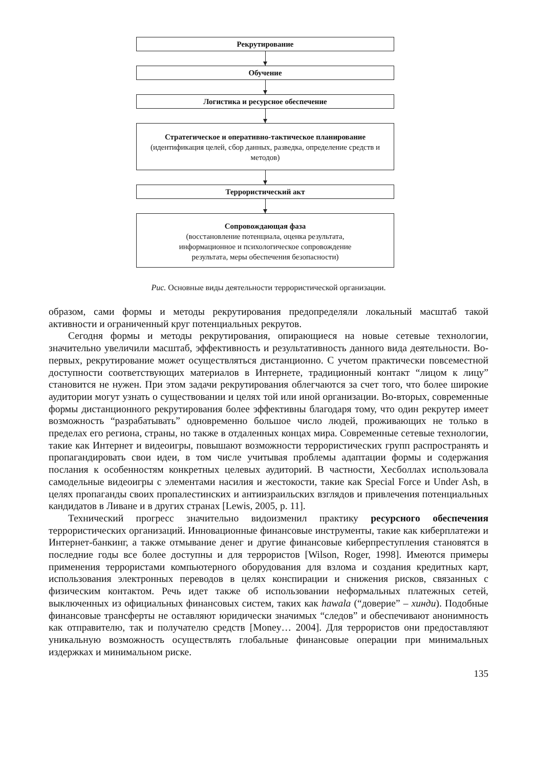Рекрутирование
Обучение
Логистика и ресурсное обеспечение
Стратегическое и оперативно-тактическое планирование
(идентификация целей, сбор данных, разведка, определение средств и методов)
Террористический акт
Сопровождающая фаза
(восстановление потенциала, оценка результата, информационное и психологическое сопровождение результата, меры обеспечения безопасности)
Рис. Основные виды деятельности террористической организации.
образом, сами формы и методы рекрутирования предопределяли локальный масштаб такой активности и ограниченный круг потенциальных рекрутов.
Сегодня формы и методы рекрутирования, опирающиеся на новые сетевые технологии, значительно увеличили масштаб, эффективность и результативность данного вида деятельности. Во-первых, рекрутирование может осуществляться дистанционно. С учетом практически повсеместной доступности соответствующих материалов в Интернете, традиционный контакт “лицом к лицу” становится не нужен. При этом задачи рекрутирования облегчаются за счет того, что более широкие аудитории могут узнать о существовании и целях той или иной организации. Во-вторых, современные формы дистанционного рекрутирования более эффективны благодаря тому, что один рекрутер имеет возможность “разрабатывать” одновременно большое число людей, проживающих не только в пределах его региона, страны, но также в отдаленных концах мира. Современные сетевые технологии, такие как Интернет и видеоигры, повышают возможности террористических групп распространять и пропагандировать свои идеи, в том числе учитывая проблемы адаптации формы и содержания послания к особенностям конкретных целевых аудиторий. В частности, Хесболлах использовала самодельные видеоигры с элементами насилия и жестокости, такие как Special Force и Under Ash, в целях пропаганды своих пропалестинских и антиизраильских взглядов и привлечения потенциальных кандидатов в Ливане и в других странах [Lewis, 2005, p. 11].
Технический прогресс значительно видоизменил практику ресурсного обеспечения террористических организаций. Инновационные финансовые инструменты, такие как киберплатежи и Интернет-банкинг, а также отмывание денег и другие финансовые киберпреступления становятся в последние годы все более доступны и для террористов [Wilson, Roger, 1998]. Имеются примеры применения террористами компьютерного оборудования для взлома и создания кредитных карт, использования электронных переводов в целях конспирации и снижения рисков, связанных с физическим контактом. Речь идет также об использовании неформальных платежных сетей, выключенных из официальных финансовых систем, таких как hawala (“доверие” – хинди). Подобные финансовые трансферты не оставляют юридически значимых “следов” и обеспечивают анонимность как отправителю, так и получателю средств [Money… 2004]. Для террористов они предоставляют уникальную возможность осуществлять глобальные финансовые операции при минимальных издержках и минимальном риске.
135